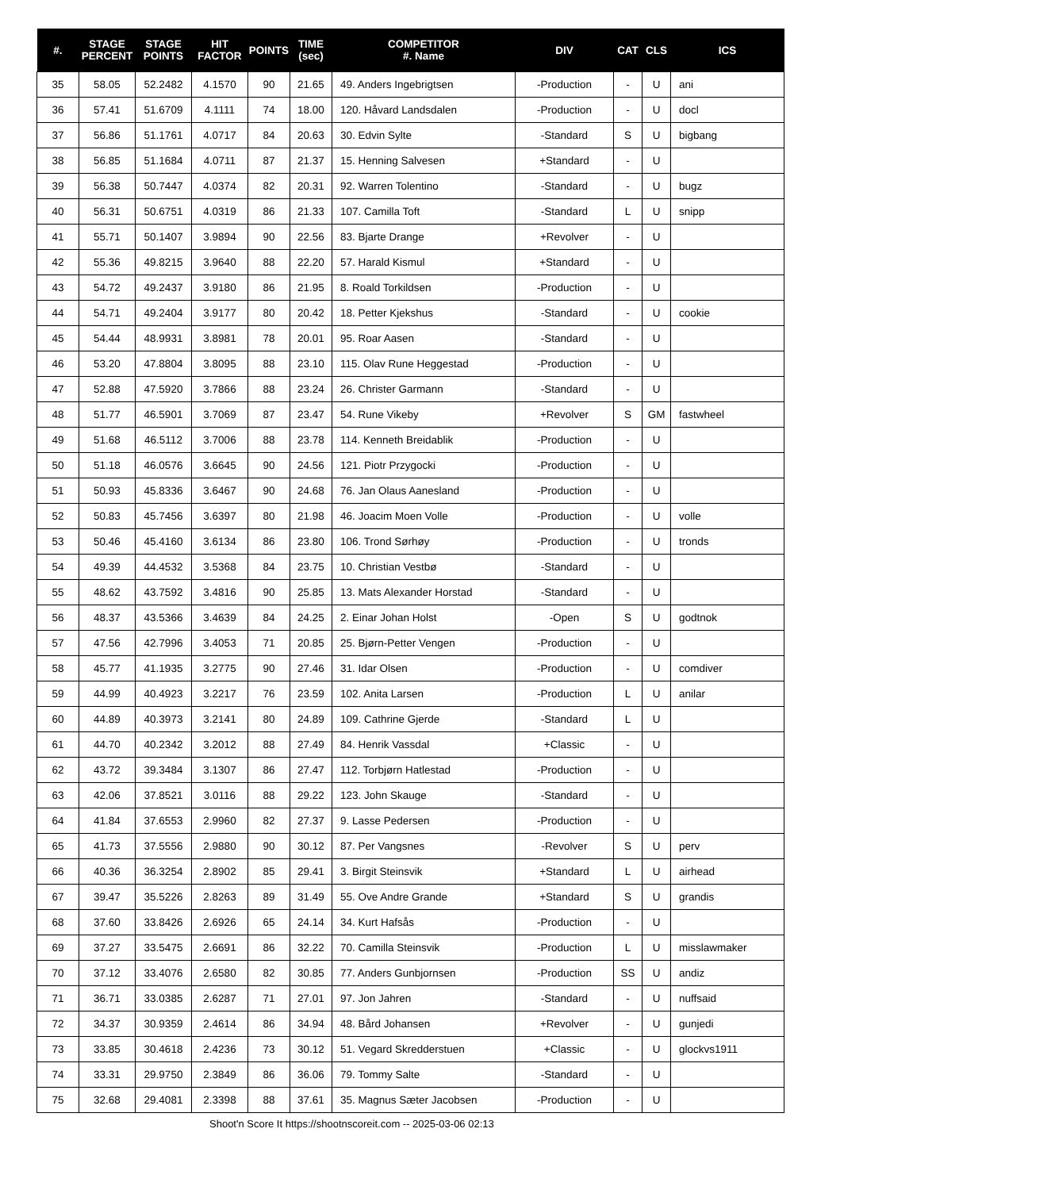| #. | STAGE PERCENT | STAGE POINTS | HIT FACTOR | POINTS | TIME (sec) | COMPETITOR #. Name | DIV | CAT | CLS | ICS |
| --- | --- | --- | --- | --- | --- | --- | --- | --- | --- | --- |
| 35 | 58.05 | 52.2482 | 4.1570 | 90 | 21.65 | 49. Anders Ingebrigtsen | -Production | - | U | ani |
| 36 | 57.41 | 51.6709 | 4.1111 | 74 | 18.00 | 120. Håvard Landsdalen | -Production | - | U | docl |
| 37 | 56.86 | 51.1761 | 4.0717 | 84 | 20.63 | 30. Edvin Sylte | -Standard | S | U | bigbang |
| 38 | 56.85 | 51.1684 | 4.0711 | 87 | 21.37 | 15. Henning Salvesen | +Standard | - | U | |
| 39 | 56.38 | 50.7447 | 4.0374 | 82 | 20.31 | 92. Warren Tolentino | -Standard | - | U | bugz |
| 40 | 56.31 | 50.6751 | 4.0319 | 86 | 21.33 | 107. Camilla Toft | -Standard | L | U | snipp |
| 41 | 55.71 | 50.1407 | 3.9894 | 90 | 22.56 | 83. Bjarte Drange | +Revolver | - | U | |
| 42 | 55.36 | 49.8215 | 3.9640 | 88 | 22.20 | 57. Harald Kismul | +Standard | - | U | |
| 43 | 54.72 | 49.2437 | 3.9180 | 86 | 21.95 | 8. Roald Torkildsen | -Production | - | U | |
| 44 | 54.71 | 49.2404 | 3.9177 | 80 | 20.42 | 18. Petter Kjekshus | -Standard | - | U | cookie |
| 45 | 54.44 | 48.9931 | 3.8981 | 78 | 20.01 | 95. Roar Aasen | -Standard | - | U | |
| 46 | 53.20 | 47.8804 | 3.8095 | 88 | 23.10 | 115. Olav Rune Heggestad | -Production | - | U | |
| 47 | 52.88 | 47.5920 | 3.7866 | 88 | 23.24 | 26. Christer Garmann | -Standard | - | U | |
| 48 | 51.77 | 46.5901 | 3.7069 | 87 | 23.47 | 54. Rune Vikeby | +Revolver | S | GM | fastwheel |
| 49 | 51.68 | 46.5112 | 3.7006 | 88 | 23.78 | 114. Kenneth Breidablik | -Production | - | U | |
| 50 | 51.18 | 46.0576 | 3.6645 | 90 | 24.56 | 121. Piotr Przygocki | -Production | - | U | |
| 51 | 50.93 | 45.8336 | 3.6467 | 90 | 24.68 | 76. Jan Olaus Aanesland | -Production | - | U | |
| 52 | 50.83 | 45.7456 | 3.6397 | 80 | 21.98 | 46. Joacim Moen Volle | -Production | - | U | volle |
| 53 | 50.46 | 45.4160 | 3.6134 | 86 | 23.80 | 106. Trond Sørhøy | -Production | - | U | tronds |
| 54 | 49.39 | 44.4532 | 3.5368 | 84 | 23.75 | 10. Christian Vestbø | -Standard | - | U | |
| 55 | 48.62 | 43.7592 | 3.4816 | 90 | 25.85 | 13. Mats Alexander Horstad | -Standard | - | U | |
| 56 | 48.37 | 43.5366 | 3.4639 | 84 | 24.25 | 2. Einar Johan Holst | -Open | S | U | godtnok |
| 57 | 47.56 | 42.7996 | 3.4053 | 71 | 20.85 | 25. Bjørn-Petter Vengen | -Production | - | U | |
| 58 | 45.77 | 41.1935 | 3.2775 | 90 | 27.46 | 31. Idar Olsen | -Production | - | U | comdiver |
| 59 | 44.99 | 40.4923 | 3.2217 | 76 | 23.59 | 102. Anita Larsen | -Production | L | U | anilar |
| 60 | 44.89 | 40.3973 | 3.2141 | 80 | 24.89 | 109. Cathrine Gjerde | -Standard | L | U | |
| 61 | 44.70 | 40.2342 | 3.2012 | 88 | 27.49 | 84. Henrik Vassdal | +Classic | - | U | |
| 62 | 43.72 | 39.3484 | 3.1307 | 86 | 27.47 | 112. Torbjørn Hatlestad | -Production | - | U | |
| 63 | 42.06 | 37.8521 | 3.0116 | 88 | 29.22 | 123. John Skauge | -Standard | - | U | |
| 64 | 41.84 | 37.6553 | 2.9960 | 82 | 27.37 | 9. Lasse Pedersen | -Production | - | U | |
| 65 | 41.73 | 37.5556 | 2.9880 | 90 | 30.12 | 87. Per Vangsnes | -Revolver | S | U | perv |
| 66 | 40.36 | 36.3254 | 2.8902 | 85 | 29.41 | 3. Birgit Steinsvik | +Standard | L | U | airhead |
| 67 | 39.47 | 35.5226 | 2.8263 | 89 | 31.49 | 55. Ove Andre Grande | +Standard | S | U | grandis |
| 68 | 37.60 | 33.8426 | 2.6926 | 65 | 24.14 | 34. Kurt Hafsås | -Production | - | U | |
| 69 | 37.27 | 33.5475 | 2.6691 | 86 | 32.22 | 70. Camilla Steinsvik | -Production | L | U | misslawmaker |
| 70 | 37.12 | 33.4076 | 2.6580 | 82 | 30.85 | 77. Anders Gunbjornsen | -Production | SS | U | andiz |
| 71 | 36.71 | 33.0385 | 2.6287 | 71 | 27.01 | 97. Jon Jahren | -Standard | - | U | nuffsaid |
| 72 | 34.37 | 30.9359 | 2.4614 | 86 | 34.94 | 48. Bård Johansen | +Revolver | - | U | gunjedi |
| 73 | 33.85 | 30.4618 | 2.4236 | 73 | 30.12 | 51. Vegard Skredderstuen | +Classic | - | U | glockvs1911 |
| 74 | 33.31 | 29.9750 | 2.3849 | 86 | 36.06 | 79. Tommy Salte | -Standard | - | U | |
| 75 | 32.68 | 29.4081 | 2.3398 | 88 | 37.61 | 35. Magnus Sæter Jacobsen | -Production | - | U | |
Shoot'n Score It https://shootnscoreit.com -- 2025-03-06 02:13